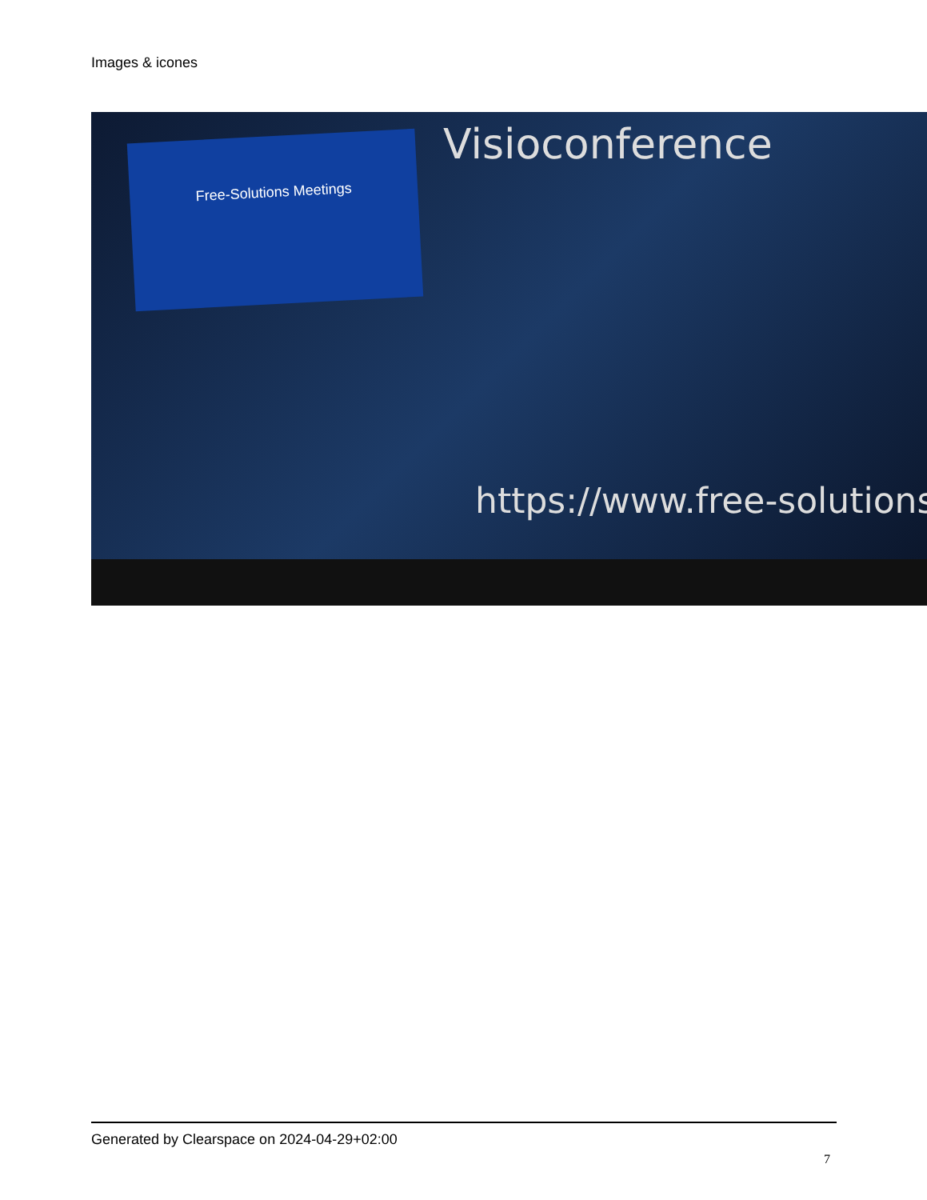Images & icones
Free-Solutions Meetings Visioconference
https://www.free-solutions
Generated by Clearspace on 2024-04-29+02:00
7